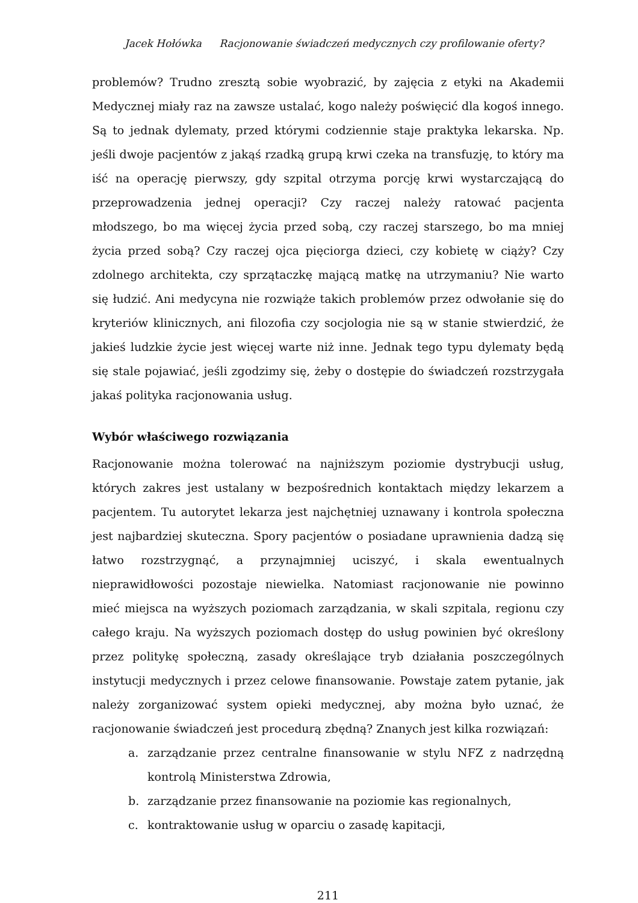Jacek Hołówka Racjonowanie świadczeń medycznych czy profilowanie oferty?
problemów? Trudno zresztą sobie wyobrazić, by zajęcia z etyki na Akademii Medycznej miały raz na zawsze ustalać, kogo należy poświęcić dla kogoś innego. Są to jednak dylematy, przed którymi codziennie staje praktyka lekarska. Np. jeśli dwoje pacjentów z jakąś rzadką grupą krwi czeka na transfuzję, to który ma iść na operację pierwszy, gdy szpital otrzyma porcję krwi wystarczającą do przeprowadzenia jednej operacji? Czy raczej należy ratować pacjenta młodszego, bo ma więcej życia przed sobą, czy raczej starszego, bo ma mniej życia przed sobą? Czy raczej ojca pięciorga dzieci, czy kobietę w ciąży? Czy zdolnego architekta, czy sprzątaczkę mającą matkę na utrzymaniu? Nie warto się łudzić. Ani medycyna nie rozwiąże takich problemów przez odwołanie się do kryteriów klinicznych, ani filozofia czy socjologia nie są w stanie stwierdzić, że jakieś ludzkie życie jest więcej warte niż inne. Jednak tego typu dylematy będą się stale pojawiać, jeśli zgodzimy się, żeby o dostępie do świadczeń rozstrzygała jakaś polityka racjonowania usług.
Wybór właściwego rozwiązania
Racjonowanie można tolerować na najniższym poziomie dystrybucji usług, których zakres jest ustalany w bezpośrednich kontaktach między lekarzem a pacjentem. Tu autorytet lekarza jest najchętniej uznawany i kontrola społeczna jest najbardziej skuteczna. Spory pacjentów o posiadane uprawnienia dadzą się łatwo rozstrzygnąć, a przynajmniej uciszyć, i skala ewentualnych nieprawidłowości pozostaje niewielka. Natomiast racjonowanie nie powinno mieć miejsca na wyższych poziomach zarządzania, w skali szpitala, regionu czy całego kraju. Na wyższych poziomach dostęp do usług powinien być określony przez politykę społeczną, zasady określające tryb działania poszczególnych instytucji medycznych i przez celowe finansowanie. Powstaje zatem pytanie, jak należy zorganizować system opieki medycznej, aby można było uznać, że racjonowanie świadczeń jest procedurą zbędną? Znanych jest kilka rozwiązań:
a. zarządzanie przez centralne finansowanie w stylu NFZ z nadrzędną kontrolą Ministerstwa Zdrowia,
b. zarządzanie przez finansowanie na poziomie kas regionalnych,
c. kontraktowanie usług w oparciu o zasadę kapitacji,
211